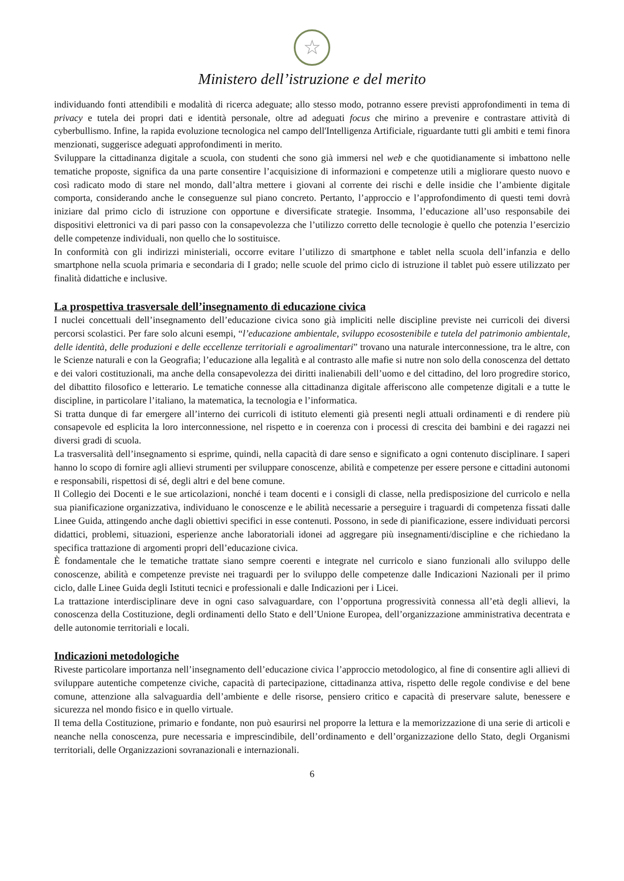☆
Ministero dell’istruzione e del merito
individuando fonti attendibili e modalità di ricerca adeguate; allo stesso modo, potranno essere previsti approfondimenti in tema di privacy e tutela dei propri dati e identità personale, oltre ad adeguati focus che mirino a prevenire e contrastare attività di cyberbullismo. Infine, la rapida evoluzione tecnologica nel campo dell'Intelligenza Artificiale, riguardante tutti gli ambiti e temi finora menzionati, suggerisce adeguati approfondimenti in merito.
Sviluppare la cittadinanza digitale a scuola, con studenti che sono già immersi nel web e che quotidianamente si imbattono nelle tematiche proposte, significa da una parte consentire l’acquisizione di informazioni e competenze utili a migliorare questo nuovo e così radicato modo di stare nel mondo, dall’altra mettere i giovani al corrente dei rischi e delle insidie che l’ambiente digitale comporta, considerando anche le conseguenze sul piano concreto. Pertanto, l’approccio e l’approfondimento di questi temi dovrà iniziare dal primo ciclo di istruzione con opportune e diversificate strategie. Insomma, l’educazione all’uso responsabile dei dispositivi elettronici va di pari passo con la consapevolezza che l’utilizzo corretto delle tecnologie è quello che potenzia l’esercizio delle competenze individuali, non quello che lo sostituisce.
In conformità con gli indirizzi ministeriali, occorre evitare l’utilizzo di smartphone e tablet nella scuola dell’infanzia e dello smartphone nella scuola primaria e secondaria di I grado; nelle scuole del primo ciclo di istruzione il tablet può essere utilizzato per finalità didattiche e inclusive.
La prospettiva trasversale dell’insegnamento di educazione civica
I nuclei concettuali dell’insegnamento dell’educazione civica sono già impliciti nelle discipline previste nei curricoli dei diversi percorsi scolastici. Per fare solo alcuni esempi, “l’educazione ambientale, sviluppo ecosostenibile e tutela del patrimonio ambientale, delle identità, delle produzioni e delle eccellenze territoriali e agroalimentari” trovano una naturale interconnessione, tra le altre, con le Scienze naturali e con la Geografia; l’educazione alla legalità e al contrasto alle mafie si nutre non solo della conoscenza del dettato e dei valori costituzionali, ma anche della consapevolezza dei diritti inalienabili dell’uomo e del cittadino, del loro progredire storico, del dibattito filosofico e letterario. Le tematiche connesse alla cittadinanza digitale afferiscono alle competenze digitali e a tutte le discipline, in particolare l’italiano, la matematica, la tecnologia e l’informatica.
Si tratta dunque di far emergere all’interno dei curricoli di istituto elementi già presenti negli attuali ordinamenti e di rendere più consapevole ed esplicita la loro interconnessione, nel rispetto e in coerenza con i processi di crescita dei bambini e dei ragazzi nei diversi gradi di scuola.
La trasversalità dell’insegnamento si esprime, quindi, nella capacità di dare senso e significato a ogni contenuto disciplinare. I saperi hanno lo scopo di fornire agli allievi strumenti per sviluppare conoscenze, abilità e competenze per essere persone e cittadini autonomi e responsabili, rispettosi di sé, degli altri e del bene comune.
Il Collegio dei Docenti e le sue articolazioni, nonché i team docenti e i consigli di classe, nella predisposizione del curricolo e nella sua pianificazione organizzativa, individuano le conoscenze e le abilità necessarie a perseguire i traguardi di competenza fissati dalle Linee Guida, attingendo anche dagli obiettivi specifici in esse contenuti. Possono, in sede di pianificazione, essere individuati percorsi didattici, problemi, situazioni, esperienze anche laboratoriali idonei ad aggregare più insegnamenti/discipline e che richiedano la specifica trattazione di argomenti propri dell’educazione civica.
È fondamentale che le tematiche trattate siano sempre coerenti e integrate nel curricolo e siano funzionali allo sviluppo delle conoscenze, abilità e competenze previste nei traguardi per lo sviluppo delle competenze dalle Indicazioni Nazionali per il primo ciclo, dalle Linee Guida degli Istituti tecnici e professionali e dalle Indicazioni per i Licei.
La trattazione interdisciplinare deve in ogni caso salvaguardare, con l’opportuna progressività connessa all’età degli allievi, la conoscenza della Costituzione, degli ordinamenti dello Stato e dell’Unione Europea, dell’organizzazione amministrativa decentrata e delle autonomie territoriali e locali.
Indicazioni metodologiche
Riveste particolare importanza nell’insegnamento dell’educazione civica l’approccio metodologico, al fine di consentire agli allievi di sviluppare autentiche competenze civiche, capacità di partecipazione, cittadinanza attiva, rispetto delle regole condivise e del bene comune, attenzione alla salvaguardia dell’ambiente e delle risorse, pensiero critico e capacità di preservare salute, benessere e sicurezza nel mondo fisico e in quello virtuale.
Il tema della Costituzione, primario e fondante, non può esaurirsi nel proporre la lettura e la memorizzazione di una serie di articoli e neanche nella conoscenza, pure necessaria e imprescindibile, dell’ordinamento e dell’organizzazione dello Stato, degli Organismi territoriali, delle Organizzazioni sovranazionali e internazionali.
6